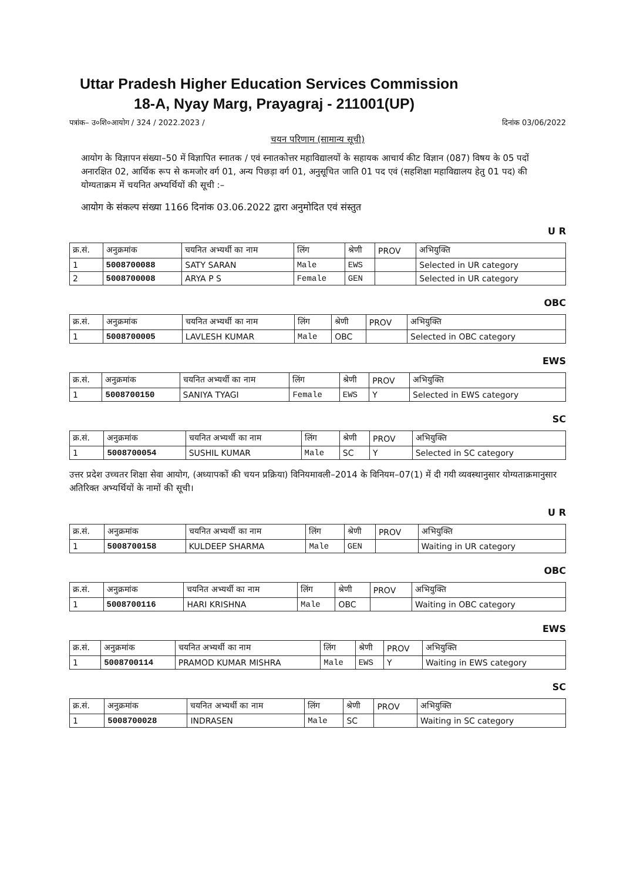Uttar Pradesh Higher Education Services Commission
18-A, Nyay Marg, Prayagraj - 211001(UP)
पत्रांक– उ०शि०आयोग / 324 / 2022.2023 / दिनांक 03/06/2022
चयन परिणाम (सामान्य सूची)
आयोग के विज्ञापन संख्या–50 में विज्ञापित स्नातक / एवं स्नातकोत्तर महाविद्यालयों के सहायक आचार्य कीट विज्ञान (087) विषय के 05 पदों अनारक्षित 02, आर्थिक रूप से कमजोर वर्ग 01, अन्य पिछड़ा वर्ग 01, अनुसूचित जाति 01 पद एवं (सहशिक्षा महाविद्यालय हेतु 01 पद) की योग्यताक्रम में चयनित अभ्यर्थियों की सूची :–
आयोग के संकल्प संख्या 1166 दिनांक 03.06.2022 द्वारा अनुमोदित एवं संस्तुत
U R
| क्र.सं. | अनुक्रमांक | चयनित अभ्यर्थी का नाम | लिंग | श्रेणी | PROV | अभियुक्ति |
| --- | --- | --- | --- | --- | --- | --- |
| 1 | 5008700088 | SATY SARAN | Male | EWS | | Selected in UR category |
| 2 | 5008700008 | ARYA P S | Female | GEN | | Selected in UR category |
OBC
| क्र.सं. | अनुक्रमांक | चयनित अभ्यर्थी का नाम | लिंग | श्रेणी | PROV | अभियुक्ति |
| --- | --- | --- | --- | --- | --- | --- |
| 1 | 5008700005 | LAVLESH KUMAR | Male | OBC | | Selected in OBC category |
EWS
| क्र.सं. | अनुक्रमांक | चयनित अभ्यर्थी का नाम | लिंग | श्रेणी | PROV | अभियुक्ति |
| --- | --- | --- | --- | --- | --- | --- |
| 1 | 5008700150 | SANIYA TYAGI | Female | EWS | Y | Selected in EWS category |
SC
| क्र.सं. | अनुक्रमांक | चयनित अभ्यर्थी का नाम | लिंग | श्रेणी | PROV | अभियुक्ति |
| --- | --- | --- | --- | --- | --- | --- |
| 1 | 5008700054 | SUSHIL KUMAR | Male | SC | Y | Selected in SC category |
उत्तर प्रदेश उच्चतर शिक्षा सेवा आयोग, (अध्यापकों की चयन प्रक्रिया) विनियमावली–2014 के विनियम–07(1) में दी गयी व्यवस्थानुसार योग्यताक्रमानुसार अतिरिक्त अभ्यर्थियों के नामों की सूची।
U R
| क्र.सं. | अनुक्रमांक | चयनित अभ्यर्थी का नाम | लिंग | श्रेणी | PROV | अभियुक्ति |
| --- | --- | --- | --- | --- | --- | --- |
| 1 | 5008700158 | KULDEEP SHARMA | Male | GEN | | Waiting in UR category |
OBC
| क्र.सं. | अनुक्रमांक | चयनित अभ्यर्थी का नाम | लिंग | श्रेणी | PROV | अभियुक्ति |
| --- | --- | --- | --- | --- | --- | --- |
| 1 | 5008700116 | HARI KRISHNA | Male | OBC | | Waiting in OBC category |
EWS
| क्र.सं. | अनुक्रमांक | चयनित अभ्यर्थी का नाम | लिंग | श्रेणी | PROV | अभियुक्ति |
| --- | --- | --- | --- | --- | --- | --- |
| 1 | 5008700114 | PRAMOD KUMAR MISHRA | Male | EWS | Y | Waiting in EWS category |
SC
| क्र.सं. | अनुक्रमांक | चयनित अभ्यर्थी का नाम | लिंग | श्रेणी | PROV | अभियुक्ति |
| --- | --- | --- | --- | --- | --- | --- |
| 1 | 5008700028 | INDRASEN | Male | SC | | Waiting in SC category |